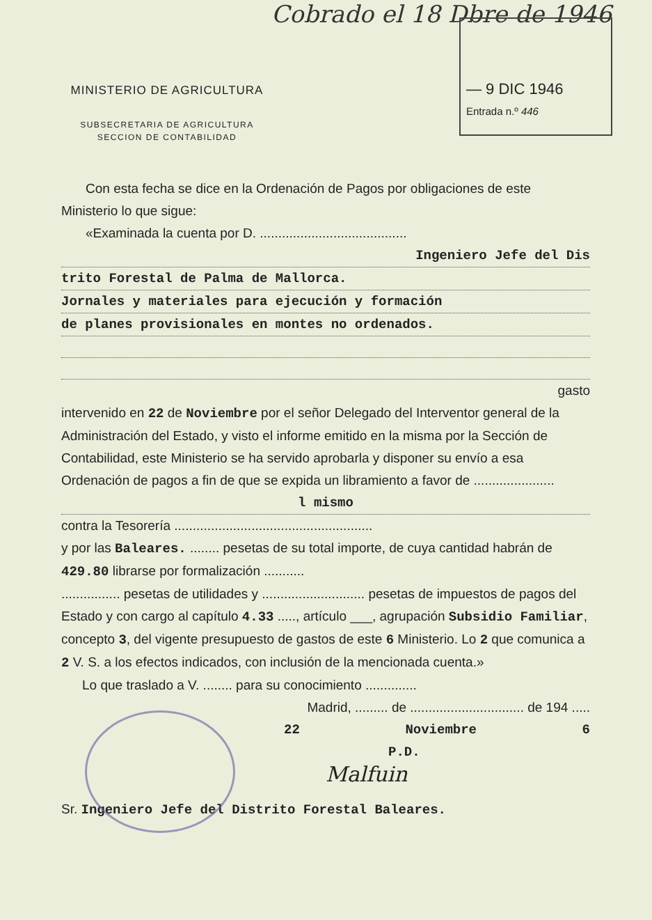Cobrado el 18 Dbre de 1946
— 9 DIC 1946
Entrada n.º 446
MINISTERIO DE AGRICULTURA
SUBSECRETARIA DE AGRICULTURA
SECCION DE CONTABILIDAD
Con esta fecha se dice en la Ordenación de Pagos por obligaciones de este Ministerio lo que sigue:
«Examinada la cuenta por D. ........................................
Ingeniero Jefe del Dis
trito Forestal de Palma de Mallorca.
Jornales y materiales para ejecución y formación
de planes provisionales en montes no ordenados.
gasto
intervenido en 22 de Noviembre por el señor Delegado del Interventor general de la Administración del Estado, y visto el informe emitido en la misma por la Sección de Contabilidad, este Ministerio se ha servido aprobarla y disponer su envío a esa Ordenación de pagos a fin de que se expida un libramiento a favor de ......................
l mismo
contra la Tesorería ......................................................
y por las Baleares. ........ pesetas de su total importe, de cuya cantidad habrán de 429.80 librarse por formalización ...........
................ pesetas de utilidades y ............................ pesetas de impuestos de pagos del Estado y con cargo al capítulo 4.33 ....., artículo ___, agrupación Subsidio Familiar, concepto 3, del vigente presupuesto de gastos de este 6 Ministerio. Lo 2 que comunica a 2 V. S. a los efectos indicados, con inclusión de la mencionada cuenta.»
Lo que traslado a V. ........ para su conocimiento ..............
Madrid, ......... de ............................... de 194 .....
22 Noviembre 6
P.D.
Malfuin
Sr. Ingeniero Jefe del Distrito Forestal Baleares.